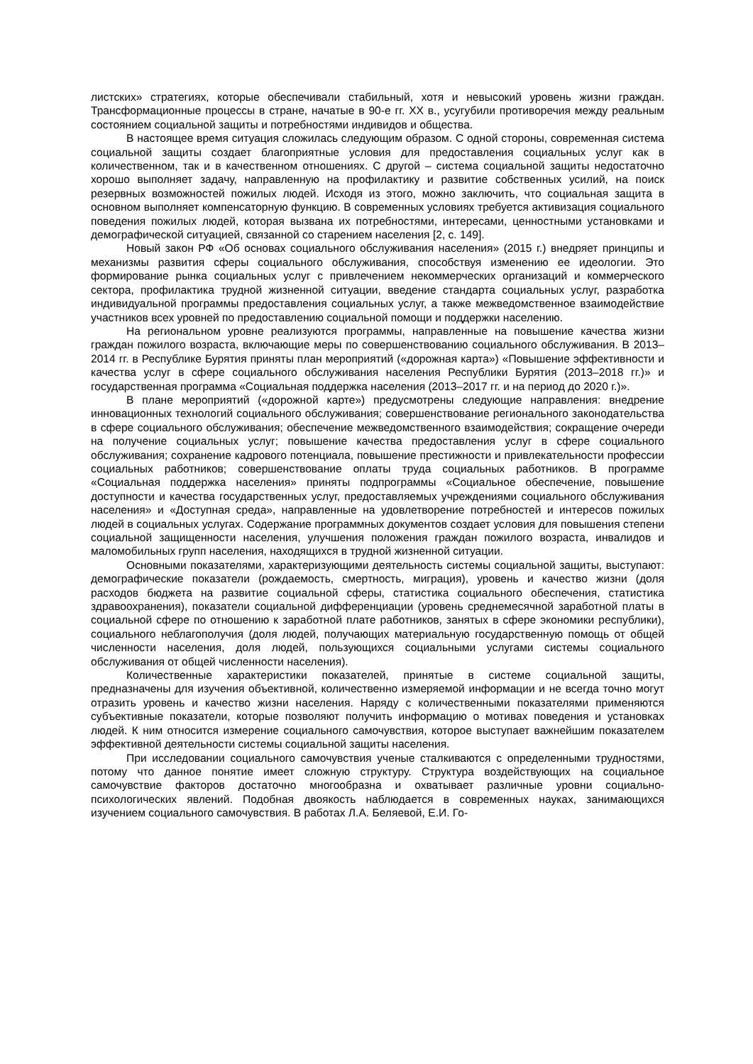листских» стратегиях, которые обеспечивали стабильный, хотя и невысокий уровень жизни граждан. Трансформационные процессы в стране, начатые в 90-е гг. XX в., усугубили противоречия между реальным состоянием социальной защиты и потребностями индивидов и общества.
В настоящее время ситуация сложилась следующим образом. С одной стороны, современная система социальной защиты создает благоприятные условия для предоставления социальных услуг как в количественном, так и в качественном отношениях. С другой – система социальной защиты недостаточно хорошо выполняет задачу, направленную на профилактику и развитие собственных усилий, на поиск резервных возможностей пожилых людей. Исходя из этого, можно заключить, что социальная защита в основном выполняет компенсаторную функцию. В современных условиях требуется активизация социального поведения пожилых людей, которая вызвана их потребностями, интересами, ценностными установками и демографической ситуацией, связанной со старением населения [2, с. 149].
Новый закон РФ «Об основах социального обслуживания населения» (2015 г.) внедряет принципы и механизмы развития сферы социального обслуживания, способствуя изменению ее идеологии. Это формирование рынка социальных услуг с привлечением некоммерческих организаций и коммерческого сектора, профилактика трудной жизненной ситуации, введение стандарта социальных услуг, разработка индивидуальной программы предоставления социальных услуг, а также межведомственное взаимодействие участников всех уровней по предоставлению социальной помощи и поддержки населению.
На региональном уровне реализуются программы, направленные на повышение качества жизни граждан пожилого возраста, включающие меры по совершенствованию социального обслуживания. В 2013–2014 гг. в Республике Бурятия приняты план мероприятий («дорожная карта») «Повышение эффективности и качества услуг в сфере социального обслуживания населения Республики Бурятия (2013–2018 гг.)» и государственная программа «Социальная поддержка населения (2013–2017 гг. и на период до 2020 г.)».
В плане мероприятий («дорожной карте») предусмотрены следующие направления: внедрение инновационных технологий социального обслуживания; совершенствование регионального законодательства в сфере социального обслуживания; обеспечение межведомственного взаимодействия; сокращение очереди на получение социальных услуг; повышение качества предоставления услуг в сфере социального обслуживания; сохранение кадрового потенциала, повышение престижности и привлекательности профессии социальных работников; совершенствование оплаты труда социальных работников. В программе «Социальная поддержка населения» приняты подпрограммы «Социальное обеспечение, повышение доступности и качества государственных услуг, предоставляемых учреждениями социального обслуживания населения» и «Доступная среда», направленные на удовлетворение потребностей и интересов пожилых людей в социальных услугах. Содержание программных документов создает условия для повышения степени социальной защищенности населения, улучшения положения граждан пожилого возраста, инвалидов и маломобильных групп населения, находящихся в трудной жизненной ситуации.
Основными показателями, характеризующими деятельность системы социальной защиты, выступают: демографические показатели (рождаемость, смертность, миграция), уровень и качество жизни (доля расходов бюджета на развитие социальной сферы, статистика социального обеспечения, статистика здравоохранения), показатели социальной дифференциации (уровень среднемесячной заработной платы в социальной сфере по отношению к заработной плате работников, занятых в сфере экономики республики), социального неблагополучия (доля людей, получающих материальную государственную помощь от общей численности населения, доля людей, пользующихся социальными услугами системы социального обслуживания от общей численности населения).
Количественные характеристики показателей, принятые в системе социальной защиты, предназначены для изучения объективной, количественно измеряемой информации и не всегда точно могут отразить уровень и качество жизни населения. Наряду с количественными показателями применяются субъективные показатели, которые позволяют получить информацию о мотивах поведения и установках людей. К ним относится измерение социального самочувствия, которое выступает важнейшим показателем эффективной деятельности системы социальной защиты населения.
При исследовании социального самочувствия ученые сталкиваются с определенными трудностями, потому что данное понятие имеет сложную структуру. Структура воздействующих на социальное самочувствие факторов достаточно многообразна и охватывает различные уровни социально-психологических явлений. Подобная двоякость наблюдается в современных науках, занимающихся изучением социального самочувствия. В работах Л.А. Беляевой, Е.И. Го-